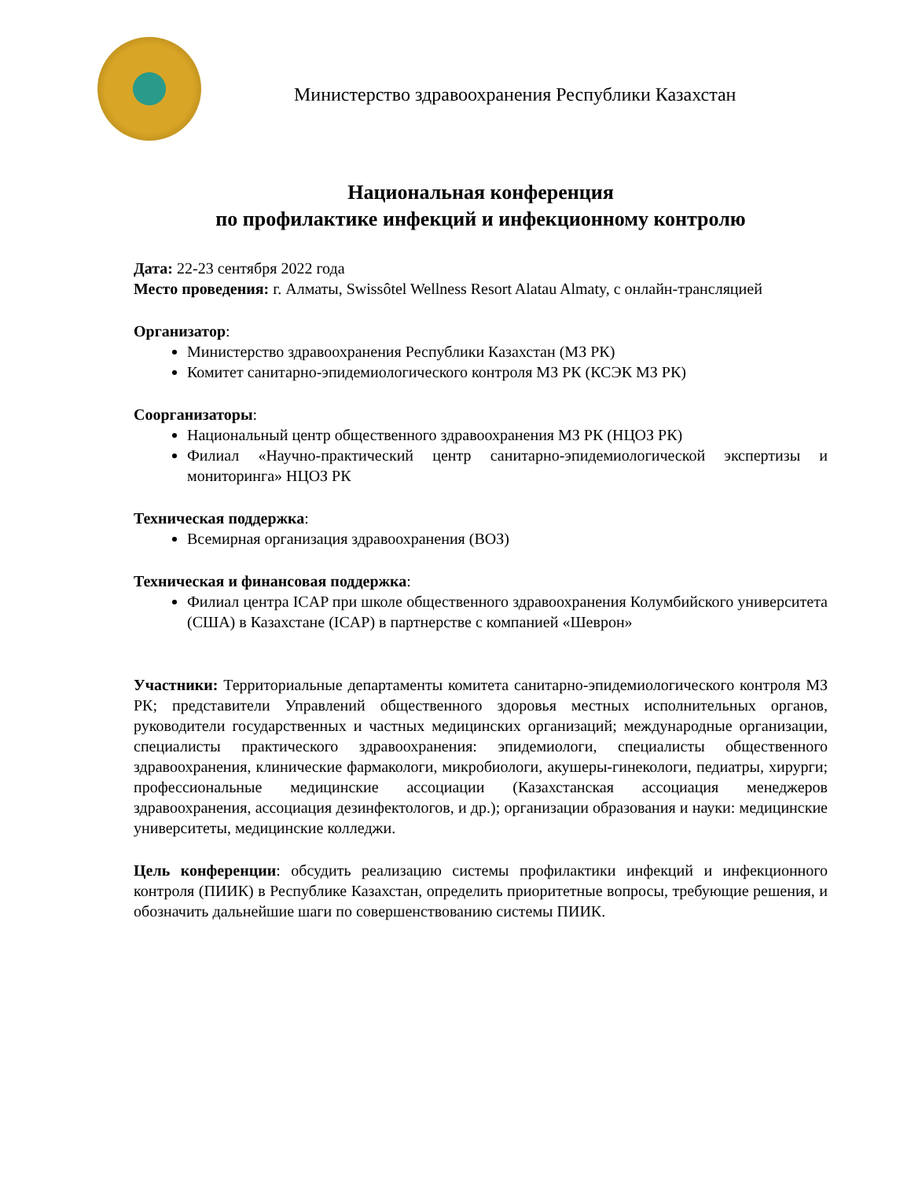Министерство здравоохранения Республики Казахстан
Национальная конференция
по профилактике инфекций и инфекционному контролю
Дата: 22-23 сентября 2022 года
Место проведения: г. Алматы, Swissôtel Wellness Resort Alatau Almaty, с онлайн-трансляцией
Организатор:
Министерство здравоохранения Республики Казахстан (МЗ РК)
Комитет санитарно-эпидемиологического контроля МЗ РК (КСЭК МЗ РК)
Соорганизаторы:
Национальный центр общественного здравоохранения МЗ РК (НЦОЗ РК)
Филиал «Научно-практический центр санитарно-эпидемиологической экспертизы и мониторинга» НЦОЗ РК
Техническая поддержка:
Всемирная организация здравоохранения (ВОЗ)
Техническая и финансовая поддержка:
Филиал центра ICAP при школе общественного здравоохранения Колумбийского университета (США) в Казахстане (ICAP) в партнерстве с компанией «Шеврон»
Участники: Территориальные департаменты комитета санитарно-эпидемиологического контроля МЗ РК; представители Управлений общественного здоровья местных исполнительных органов, руководители государственных и частных медицинских организаций; международные организации, специалисты практического здравоохранения: эпидемиологи, специалисты общественного здравоохранения, клинические фармакологи, микробиологи, акушеры-гинекологи, педиатры, хирурги; профессиональные медицинские ассоциации (Казахстанская ассоциация менеджеров здравоохранения, ассоциация дезинфектологов, и др.); организации образования и науки: медицинские университеты, медицинские колледжи.
Цель конференции: обсудить реализацию системы профилактики инфекций и инфекционного контроля (ПИИК) в Республике Казахстан, определить приоритетные вопросы, требующие решения, и обозначить дальнейшие шаги по совершенствованию системы ПИИК.